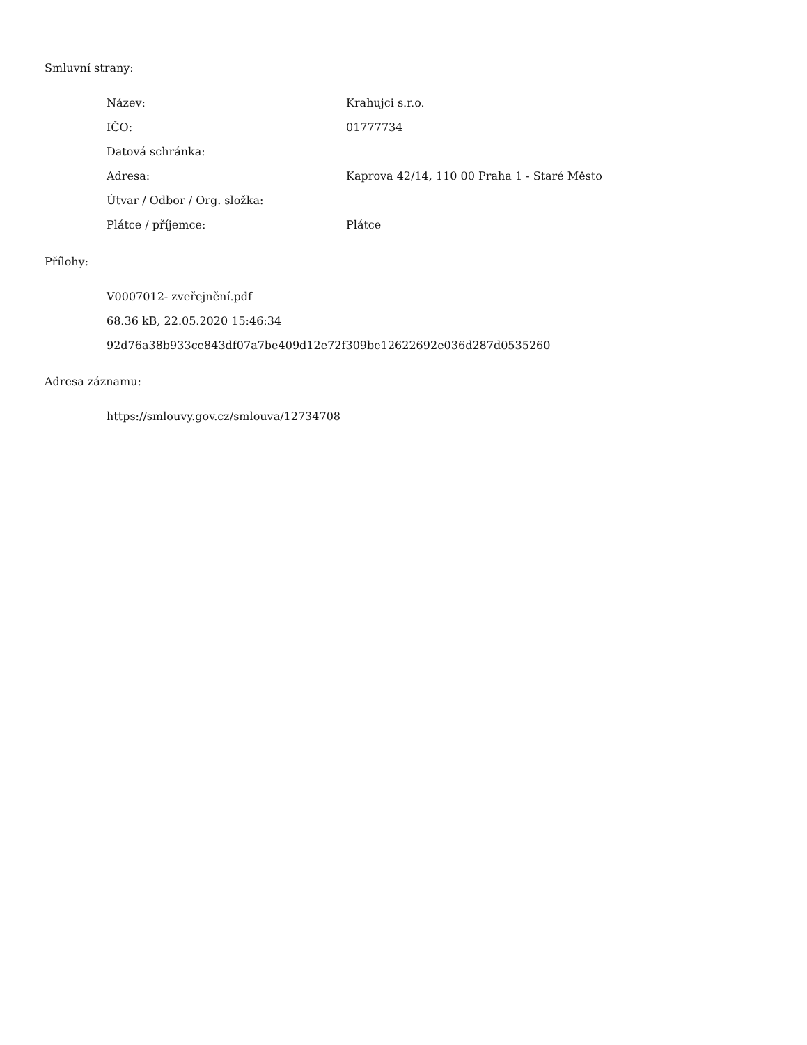Smluvní strany:
| Název: | Krahujci s.r.o. |
| IČO: | 01777734 |
| Datová schránka: | |
| Adresa: | Kaprova 42/14, 110 00 Praha 1 - Staré Město |
| Útvar / Odbor / Org. složka: | |
| Plátce / příjemce: | Plátce |
Přílohy:
V0007012- zveřejnění.pdf
68.36 kB, 22.05.2020 15:46:34
92d76a38b933ce843df07a7be409d12e72f309be12622692e036d287d0535260
Adresa záznamu:
https://smlouvy.gov.cz/smlouva/12734708